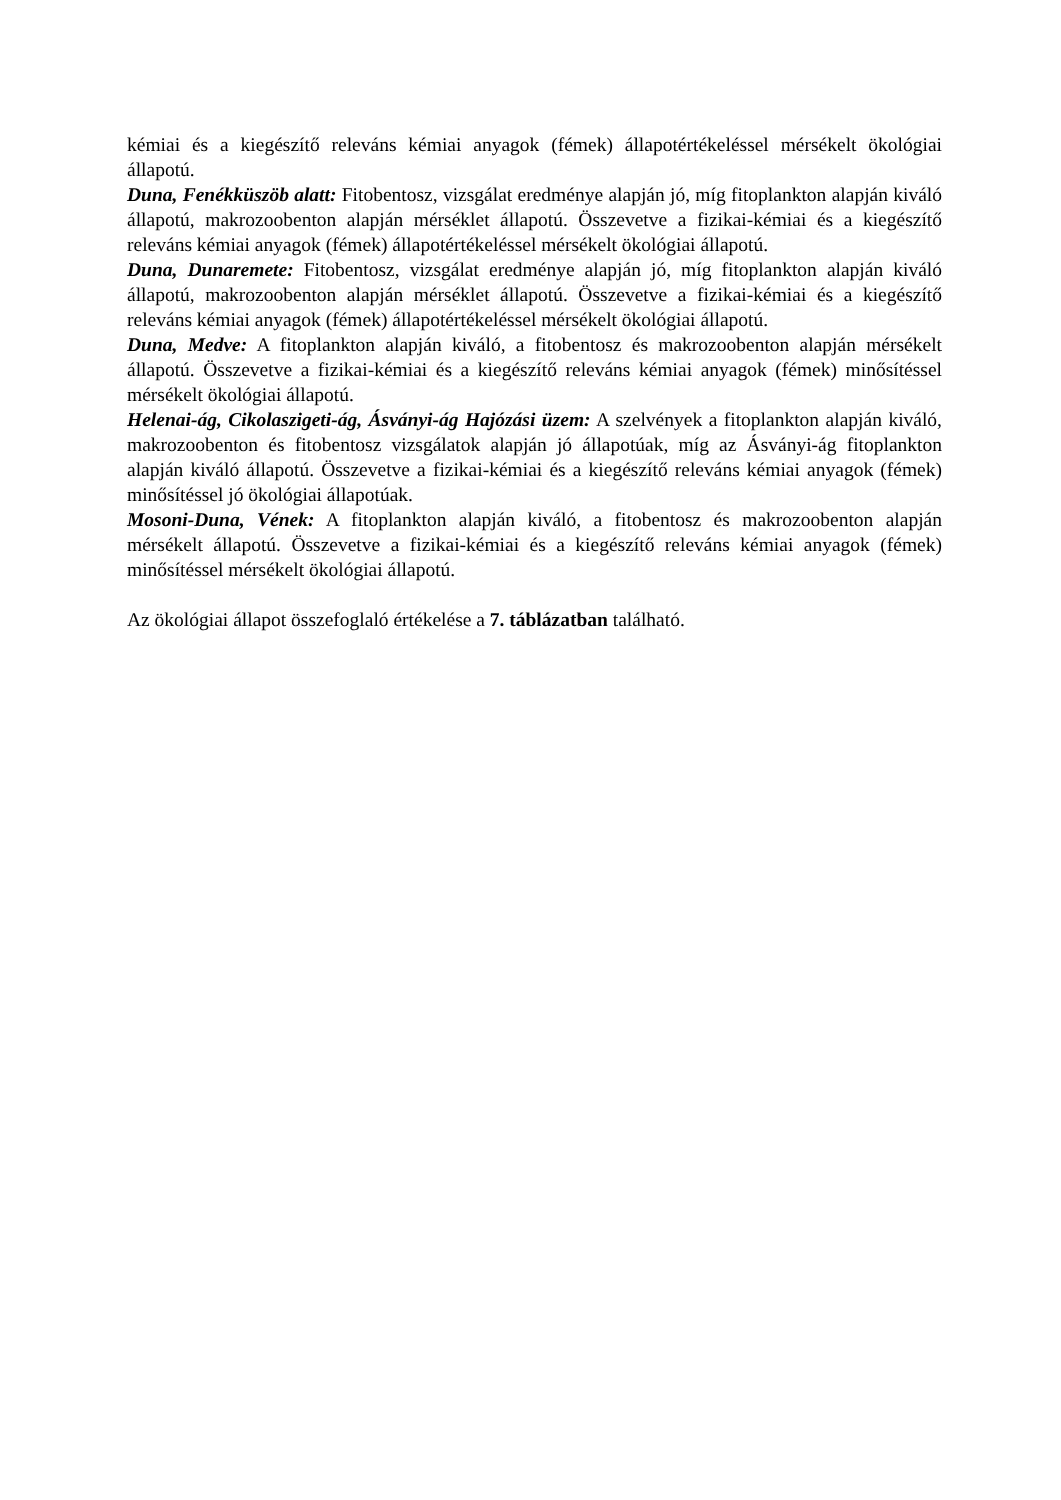kémiai és a kiegészítő releváns kémiai anyagok (fémek) állapotértékeléssel mérsékelt ökológiai állapotú.
Duna, Fenékküszöb alatt: Fitobentosz, vizsgálat eredménye alapján jó, míg fitoplankton alapján kiváló állapotú, makrozoobenton alapján mérséklet állapotú. Összevetve a fizikai-kémiai és a kiegészítő releváns kémiai anyagok (fémek) állapotértékeléssel mérsékelt ökológiai állapotú.
Duna, Dunaremete: Fitobentosz, vizsgálat eredménye alapján jó, míg fitoplankton alapján kiváló állapotú, makrozoobenton alapján mérséklet állapotú. Összevetve a fizikai-kémiai és a kiegészítő releváns kémiai anyagok (fémek) állapotértékeléssel mérsékelt ökológiai állapotú.
Duna, Medve: A fitoplankton alapján kiváló, a fitobentosz és makrozoobenton alapján mérsékelt állapotú. Összevetve a fizikai-kémiai és a kiegészítő releváns kémiai anyagok (fémek) minősítéssel mérsékelt ökológiai állapotú.
Helenai-ág, Cikolaszigeti-ág, Ásványi-ág Hajózási üzem: A szelvények a fitoplankton alapján kiváló, makrozoobenton és fitobentosz vizsgálatok alapján jó állapotúak, míg az Ásványi-ág fitoplankton alapján kiváló állapotú. Összevetve a fizikai-kémiai és a kiegészítő releváns kémiai anyagok (fémek) minősítéssel jó ökológiai állapotúak.
Mosoni-Duna, Vének: A fitoplankton alapján kiváló, a fitobentosz és makrozoobenton alapján mérsékelt állapotú. Összevetve a fizikai-kémiai és a kiegészítő releváns kémiai anyagok (fémek) minősítéssel mérsékelt ökológiai állapotú.
Az ökológiai állapot összefoglaló értékelése a 7. táblázatban található.